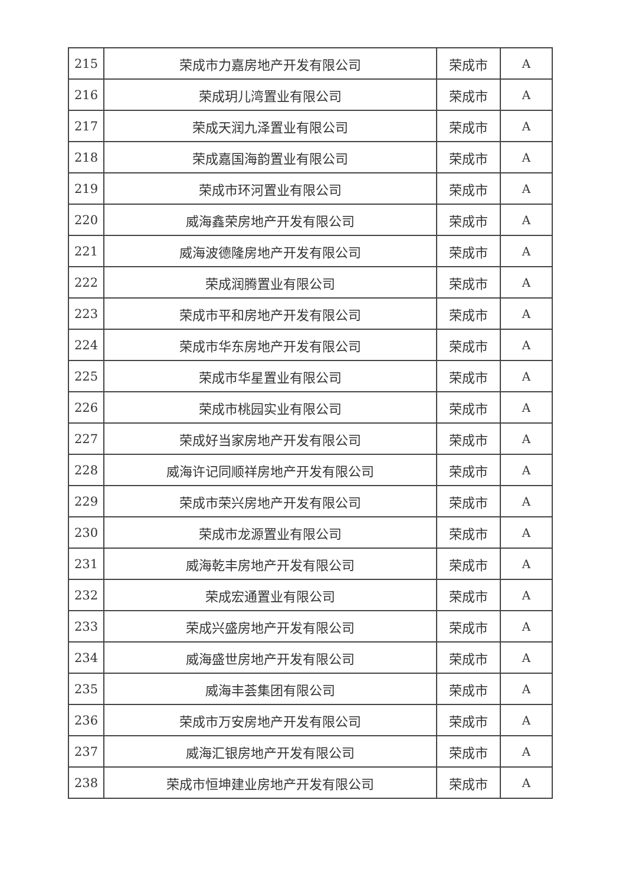| 215 | 荣成市力嘉房地产开发有限公司 | 荣成市 | A |
| 216 | 荣成玥儿湾置业有限公司 | 荣成市 | A |
| 217 | 荣成天润九泽置业有限公司 | 荣成市 | A |
| 218 | 荣成嘉国海韵置业有限公司 | 荣成市 | A |
| 219 | 荣成市环河置业有限公司 | 荣成市 | A |
| 220 | 威海鑫荣房地产开发有限公司 | 荣成市 | A |
| 221 | 威海波德隆房地产开发有限公司 | 荣成市 | A |
| 222 | 荣成润腾置业有限公司 | 荣成市 | A |
| 223 | 荣成市平和房地产开发有限公司 | 荣成市 | A |
| 224 | 荣成市华东房地产开发有限公司 | 荣成市 | A |
| 225 | 荣成市华星置业有限公司 | 荣成市 | A |
| 226 | 荣成市桃园实业有限公司 | 荣成市 | A |
| 227 | 荣成好当家房地产开发有限公司 | 荣成市 | A |
| 228 | 威海许记同顺祥房地产开发有限公司 | 荣成市 | A |
| 229 | 荣成市荣兴房地产开发有限公司 | 荣成市 | A |
| 230 | 荣成市龙源置业有限公司 | 荣成市 | A |
| 231 | 威海乾丰房地产开发有限公司 | 荣成市 | A |
| 232 | 荣成宏通置业有限公司 | 荣成市 | A |
| 233 | 荣成兴盛房地产开发有限公司 | 荣成市 | A |
| 234 | 威海盛世房地产开发有限公司 | 荣成市 | A |
| 235 | 威海丰荟集团有限公司 | 荣成市 | A |
| 236 | 荣成市万安房地产开发有限公司 | 荣成市 | A |
| 237 | 威海汇银房地产开发有限公司 | 荣成市 | A |
| 238 | 荣成市恒坤建业房地产开发有限公司 | 荣成市 | A |